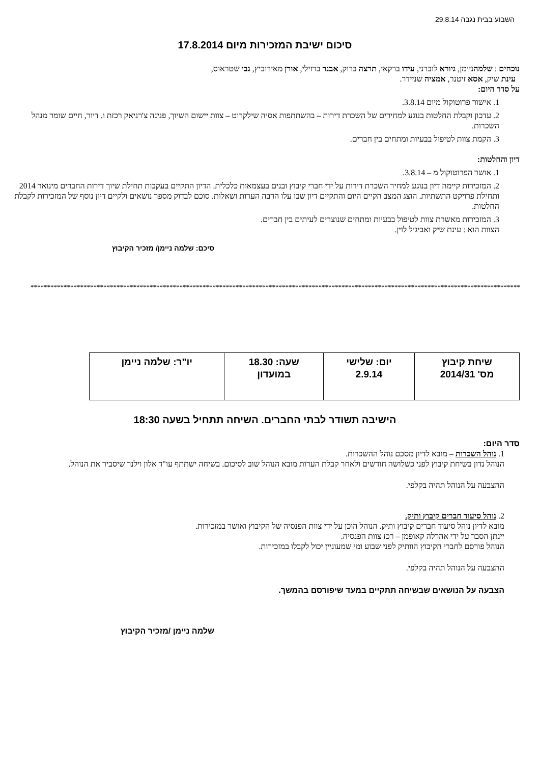השבוע בבית נגבה 29.8.14
סיכום ישיבת המזכירות מיום 17.8.2014
נוכחים : שלמהניימן, גיורא לוברני, עידו ברקאי, תרצה ברוק, אבנר ברזילי, אורן מאירוביץ, גבי שטראוס,
עינת שיק, אסא זיטנר, אמציה שניידר.
על סדר היום:
1. אישור פרוטוקול מיום 3.8.14.
2. עדכון וקבלת החלטות בנוגע למחירים של השכרת דירות – בהשתתפות אסיה שילקרוט – צוות יישום השיוך, פנינה צ'רניאק רכזת ו. דיור, חיים שומר מנהל השכרות.
3. הקמת צוות לטיפול בבעיות ומתחים בין חברים.
דיון והחלטות:
1. אושר הפרוטוקול מ – 3.8.14.
2. המזכירות קיימה דיון בנוגע למחיר השכרת דירות על ידי חברי קיבוץ ובנים בעצמאות כלכלית. הדיון התקיים בעקבות תחילת שיוך דירות החברים מינואר 2014 ותחילת פרויקט התשתיות. הוצג המצב הקיים היום והתקיים דיון שבו עלו הרבה הערות ושאלות. סוכם לבדוק מספר נושאים ולקיים דיון נוסף של המזכירות לקבלת החלטות.
3. המזכירות מאשרת צוות לטיפול בבעיות ומתחים שנוצרים לעיתים בין חברים.
הצוות הוא : עינת שיק ואביגיל לוין.
סיכם: שלמה ניימן/ מזכיר הקיבוץ
****************************************************************************************************************************************************************
| שיחת קיבוץ מס' 2014/31 | יום: שלישי 2.9.14 | שעה: 18.30 במועדון | יו"ר: שלמה ניימן |
הישיבה תשודר לבתי החברים. השיחה תתחיל בשעה 18:30
סדר היום:
1. נוהל השכרות – מובא לדיון מסכם נוהל ההשכרות.
הנוהל נדון בשיחת קיבוץ לפני כשלושה חודשים ולאחר קבלת הערות מובא הנוהל שוב לסיכום. בשיחה ישתתף עו"ד אלון וילנר שיסביר את הנוהל.
ההצבעה על הנוהל תהיה בקלפי.
2. נוהל סיעוד חברים קיבוץ ותיק.
מובא לדיון נוהל סיעוד חברים קיבוץ ותיק. הנוהל הוכן על ידי צוות הפנסיה של הקיבוץ ואושר במזכירות.
יינתן הסבר על ידי אהרלה קאופמן – רכז צוות הפנסיה.
הנוהל פורסם לחברי הקיבוץ הוותיק לפני שבוע ומי שמעוניין יכול לקבלו במזכירות.
ההצבעה על הנוהל תהיה בקלפי.
הצבעה על הנושאים שבשיחה תתקיים במעד שיפורסם בהמשך.
שלמה ניימן /מזכיר הקיבוץ